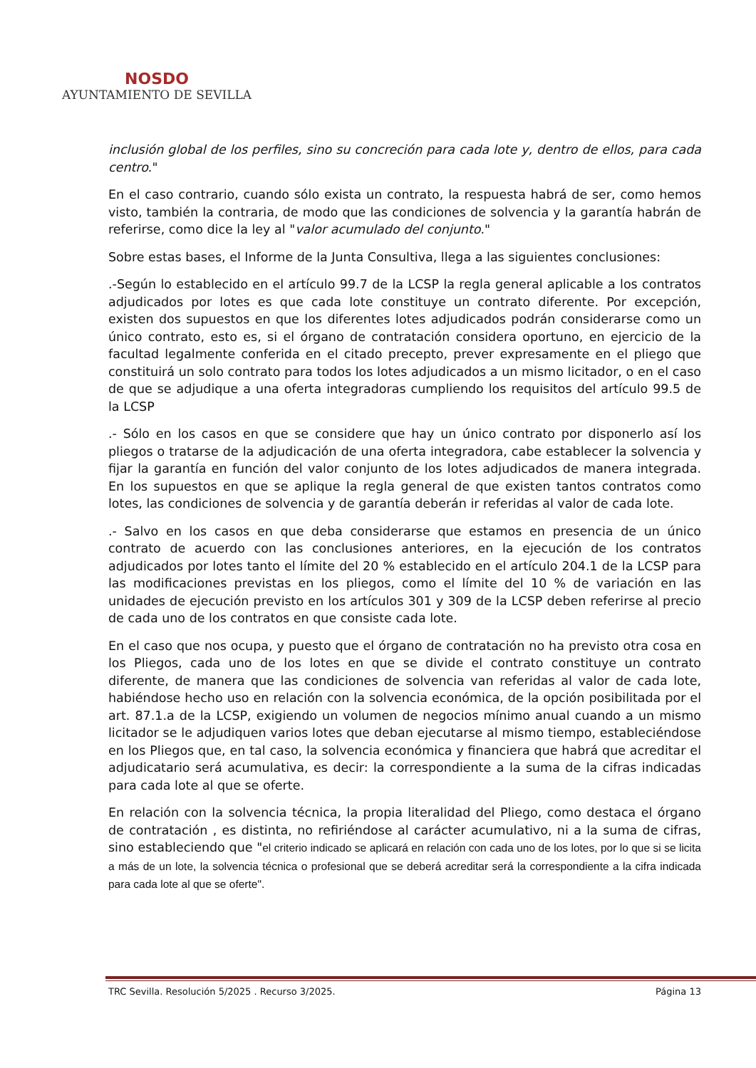NOSDO
AYUNTAMIENTO DE SEVILLA
inclusión global de los perfiles, sino su concreción para cada lote y, dentro de ellos, para cada centro."
En el caso contrario, cuando sólo exista un contrato, la respuesta habrá de ser, como hemos visto, también la contraria, de modo que las condiciones de solvencia y la garantía habrán de referirse, como dice la ley al "valor acumulado del conjunto."
Sobre estas bases, el Informe de la Junta Consultiva, llega a las siguientes conclusiones:
.-Según lo establecido en el artículo 99.7 de la LCSP la regla general aplicable a los contratos adjudicados por lotes es que cada lote constituye un contrato diferente. Por excepción, existen dos supuestos en que los diferentes lotes adjudicados podrán considerarse como un único contrato, esto es, si el órgano de contratación considera oportuno, en ejercicio de la facultad legalmente conferida en el citado precepto, prever expresamente en el pliego que constituirá un solo contrato para todos los lotes adjudicados a un mismo licitador, o en el caso de que se adjudique a una oferta integradoras cumpliendo los requisitos del artículo 99.5 de la LCSP
.- Sólo en los casos en que se considere que hay un único contrato por disponerlo así los pliegos o tratarse de la adjudicación de una oferta integradora, cabe establecer la solvencia y fijar la garantía en función del valor conjunto de los lotes adjudicados de manera integrada. En los supuestos en que se aplique la regla general de que existen tantos contratos como lotes, las condiciones de solvencia y de garantía deberán ir referidas al valor de cada lote.
.- Salvo en los casos en que deba considerarse que estamos en presencia de un único contrato de acuerdo con las conclusiones anteriores, en la ejecución de los contratos adjudicados por lotes tanto el límite del 20 % establecido en el artículo 204.1 de la LCSP para las modificaciones previstas en los pliegos, como el límite del 10 % de variación en las unidades de ejecución previsto en los artículos 301 y 309 de la LCSP deben referirse al precio de cada uno de los contratos en que consiste cada lote.
En el caso que nos ocupa, y puesto que el órgano de contratación no ha previsto otra cosa en los Pliegos, cada uno de los lotes en que se divide el contrato constituye un contrato diferente, de manera que las condiciones de solvencia van referidas al valor de cada lote, habiéndose hecho uso en relación con la solvencia económica, de la opción posibilitada por el art. 87.1.a de la LCSP, exigiendo un volumen de negocios mínimo anual cuando a un mismo licitador se le adjudiquen varios lotes que deban ejecutarse al mismo tiempo, estableciéndose en los Pliegos que, en tal caso, la solvencia económica y financiera que habrá que acreditar el adjudicatario será acumulativa, es decir: la correspondiente a la suma de la cifras indicadas para cada lote al que se oferte.
En relación con la solvencia técnica, la propia literalidad del Pliego, como destaca el órgano de contratación , es distinta, no refiriéndose al carácter acumulativo, ni a la suma de cifras, sino estableciendo que "el criterio indicado se aplicará en relación con cada uno de los lotes, por lo que si se licita a más de un lote, la solvencia técnica o profesional que se deberá acreditar será la correspondiente a la cifra indicada para cada lote al que se oferte".
TRC Sevilla. Resolución 5/2025 . Recurso 3/2025. Página 13